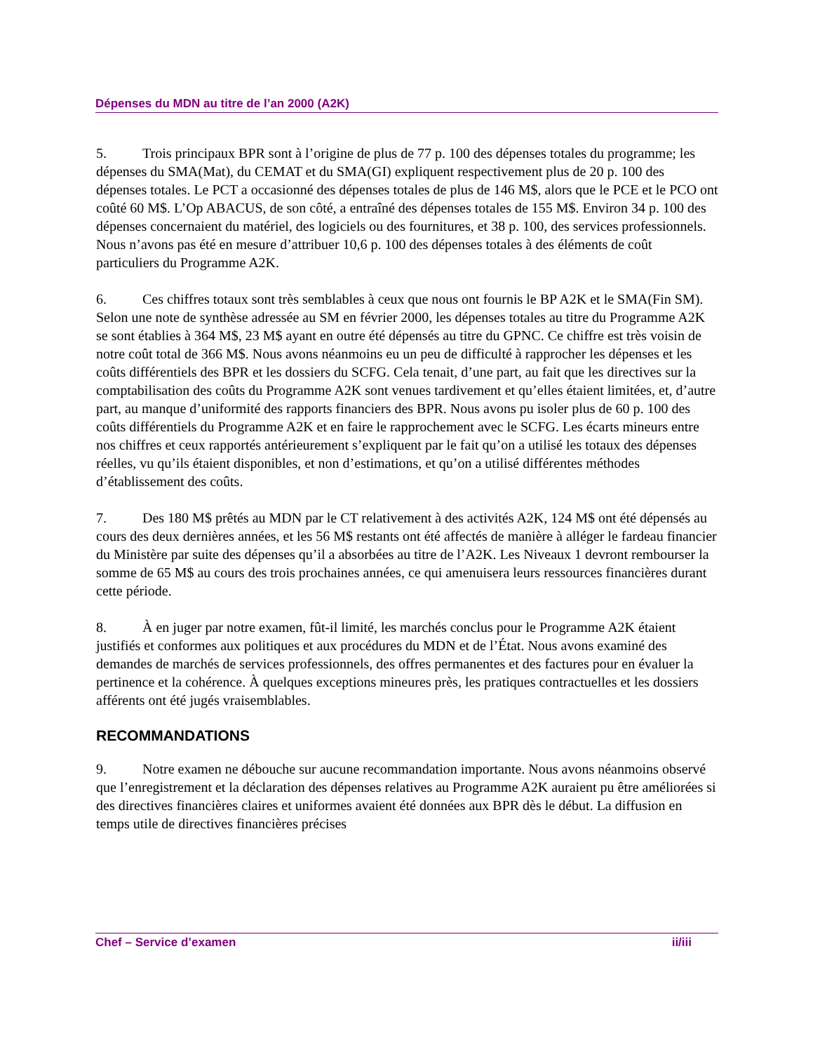Dépenses du MDN au titre de l’an 2000 (A2K)
5. Trois principaux BPR sont à l’origine de plus de 77 p. 100 des dépenses totales du programme; les dépenses du SMA(Mat), du CEMAT et du SMA(GI) expliquent respectivement plus de 20 p. 100 des dépenses totales. Le PCT a occasionné des dépenses totales de plus de 146 M$, alors que le PCE et le PCO ont coûté 60 M$. L’Op ABACUS, de son côté, a entraîné des dépenses totales de 155 M$. Environ 34 p. 100 des dépenses concernaient du matériel, des logiciels ou des fournitures, et 38 p. 100, des services professionnels. Nous n’avons pas été en mesure d’attribuer 10,6 p. 100 des dépenses totales à des éléments de coût particuliers du Programme A2K.
6. Ces chiffres totaux sont très semblables à ceux que nous ont fournis le BP A2K et le SMA(Fin SM). Selon une note de synthèse adressée au SM en février 2000, les dépenses totales au titre du Programme A2K se sont établies à 364 M$, 23 M$ ayant en outre été dépensés au titre du GPNC. Ce chiffre est très voisin de notre coût total de 366 M$. Nous avons néanmoins eu un peu de difficulté à rapprocher les dépenses et les coûts différentiels des BPR et les dossiers du SCFG. Cela tenait, d’une part, au fait que les directives sur la comptabilisation des coûts du Programme A2K sont venues tardivement et qu’elles étaient limitées, et, d’autre part, au manque d’uniformité des rapports financiers des BPR. Nous avons pu isoler plus de 60 p. 100 des coûts différentiels du Programme A2K et en faire le rapprochement avec le SCFG. Les écarts mineurs entre nos chiffres et ceux rapportés antérieurement s’expliquent par le fait qu’on a utilisé les totaux des dépenses réelles, vu qu’ils étaient disponibles, et non d’estimations, et qu’on a utilisé différentes méthodes d’établissement des coûts.
7. Des 180 M$ prêtés au MDN par le CT relativement à des activités A2K, 124 M$ ont été dépensés au cours des deux dernières années, et les 56 M$ restants ont été affectés de manière à alléger le fardeau financier du Ministère par suite des dépenses qu’il a absorbées au titre de l’A2K. Les Niveaux 1 devront rembourser la somme de 65 M$ au cours des trois prochaines années, ce qui amenuisera leurs ressources financières durant cette période.
8. À en juger par notre examen, fût-il limité, les marchés conclus pour le Programme A2K étaient justifiés et conformes aux politiques et aux procédures du MDN et de l’État. Nous avons examiné des demandes de marchés de services professionnels, des offres permanentes et des factures pour en évaluer la pertinence et la cohérence. À quelques exceptions mineures près, les pratiques contractuelles et les dossiers afférents ont été jugés vraisemblables.
RECOMMANDATIONS
9. Notre examen ne débouche sur aucune recommandation importante. Nous avons néanmoins observé que l’enregistrement et la déclaration des dépenses relatives au Programme A2K auraient pu être améliorées si des directives financières claires et uniformes avaient été données aux BPR dès le début. La diffusion en temps utile de directives financières précises
Chef – Service d’examen ii/iii